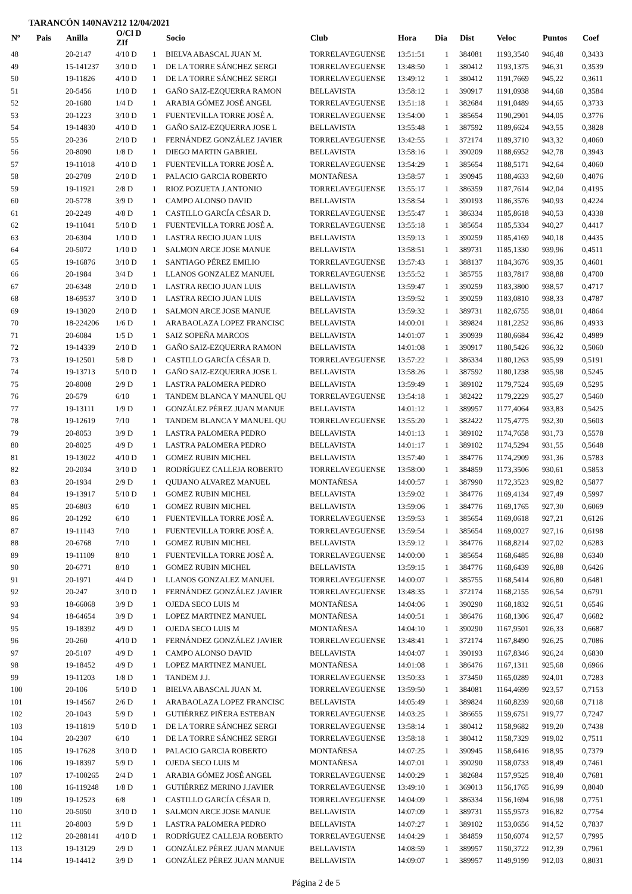TARANCÓN 140NAV212 12/04/2021
| Nº | Pais | Anilla | O/Cl D ZIf | | Socio | Club | Hora | Dia | Dist | Veloc | Puntos | Coef |
| --- | --- | --- | --- | --- | --- | --- | --- | --- | --- | --- | --- | --- |
| 48 | | 20-2147 | 4/10 D | 1 | BIELVA ABASCAL JUAN M. | TORRELAVEGUENSE | 13:51:51 | 1 | 384081 | 1193,3540 | 946,48 | 0,3433 |
| 49 | | 15-141237 | 3/10 D | 1 | DE LA TORRE SÁNCHEZ SERGI | TORRELAVEGUENSE | 13:48:50 | 1 | 380412 | 1193,1375 | 946,31 | 0,3539 |
| 50 | | 19-11826 | 4/10 D | 1 | DE LA TORRE SÁNCHEZ SERGI | TORRELAVEGUENSE | 13:49:12 | 1 | 380412 | 1191,7669 | 945,22 | 0,3611 |
| 51 | | 20-5456 | 1/10 D | 1 | GAÑO SAIZ-EZQUERRA RAMON | BELLAVISTA | 13:58:12 | 1 | 390917 | 1191,0938 | 944,68 | 0,3584 |
| 52 | | 20-1680 | 1/4 D | 1 | ARABIA GÓMEZ JOSÉ ANGEL | TORRELAVEGUENSE | 13:51:18 | 1 | 382684 | 1191,0489 | 944,65 | 0,3733 |
| 53 | | 20-1223 | 3/10 D | 1 | FUENTEVILLA TORRE JOSÉ A. | TORRELAVEGUENSE | 13:54:00 | 1 | 385654 | 1190,2901 | 944,05 | 0,3776 |
| 54 | | 19-14830 | 4/10 D | 1 | GAÑO SAIZ-EZQUERRA JOSE L | BELLAVISTA | 13:55:48 | 1 | 387592 | 1189,6624 | 943,55 | 0,3828 |
| 55 | | 20-236 | 2/10 D | 1 | FERNÁNDEZ GONZÁLEZ JAVIER | TORRELAVEGUENSE | 13:42:55 | 1 | 372174 | 1189,3710 | 943,32 | 0,4060 |
| 56 | | 20-8090 | 1/8 D | 1 | DIEGO MARTIN GABRIEL | BELLAVISTA | 13:58:16 | 1 | 390209 | 1188,6952 | 942,78 | 0,3943 |
| 57 | | 19-11018 | 4/10 D | 1 | FUENTEVILLA TORRE JOSÉ A. | TORRELAVEGUENSE | 13:54:29 | 1 | 385654 | 1188,5171 | 942,64 | 0,4060 |
| 58 | | 20-2709 | 2/10 D | 1 | PALACIO GARCIA ROBERTO | MONTAÑESA | 13:58:57 | 1 | 390945 | 1188,4633 | 942,60 | 0,4076 |
| 59 | | 19-11921 | 2/8 D | 1 | RIOZ POZUETA J.ANTONIO | TORRELAVEGUENSE | 13:55:17 | 1 | 386359 | 1187,7614 | 942,04 | 0,4195 |
| 60 | | 20-5778 | 3/9 D | 1 | CAMPO ALONSO DAVID | BELLAVISTA | 13:58:54 | 1 | 390193 | 1186,3576 | 940,93 | 0,4224 |
| 61 | | 20-2249 | 4/8 D | 1 | CASTILLO GARCÍA CÉSAR D. | TORRELAVEGUENSE | 13:55:47 | 1 | 386334 | 1185,8618 | 940,53 | 0,4338 |
| 62 | | 19-11041 | 5/10 D | 1 | FUENTEVILLA TORRE JOSÉ A. | TORRELAVEGUENSE | 13:55:18 | 1 | 385654 | 1185,5334 | 940,27 | 0,4417 |
| 63 | | 20-6304 | 1/10 D | 1 | LASTRA RECIO JUAN LUIS | BELLAVISTA | 13:59:13 | 1 | 390259 | 1185,4169 | 940,18 | 0,4435 |
| 64 | | 20-5072 | 1/10 D | 1 | SALMON ARCE JOSE MANUE | BELLAVISTA | 13:58:51 | 1 | 389731 | 1185,1330 | 939,96 | 0,4511 |
| 65 | | 19-16876 | 3/10 D | 1 | SANTIAGO PÉREZ EMILIO | TORRELAVEGUENSE | 13:57:43 | 1 | 388137 | 1184,3676 | 939,35 | 0,4601 |
| 66 | | 20-1984 | 3/4 D | 1 | LLANOS GONZALEZ MANUEL | TORRELAVEGUENSE | 13:55:52 | 1 | 385755 | 1183,7817 | 938,88 | 0,4700 |
| 67 | | 20-6348 | 2/10 D | 1 | LASTRA RECIO JUAN LUIS | BELLAVISTA | 13:59:47 | 1 | 390259 | 1183,3800 | 938,57 | 0,4717 |
| 68 | | 18-69537 | 3/10 D | 1 | LASTRA RECIO JUAN LUIS | BELLAVISTA | 13:59:52 | 1 | 390259 | 1183,0810 | 938,33 | 0,4787 |
| 69 | | 19-13020 | 2/10 D | 1 | SALMON ARCE JOSE MANUE | BELLAVISTA | 13:59:32 | 1 | 389731 | 1182,6755 | 938,01 | 0,4864 |
| 70 | | 18-224206 | 1/6 D | 1 | ARABAOLAZA LOPEZ FRANCISC | BELLAVISTA | 14:00:01 | 1 | 389824 | 1181,2252 | 936,86 | 0,4933 |
| 71 | | 20-6084 | 1/5 D | 1 | SAIZ SOPEÑA MARCOS | BELLAVISTA | 14:01:07 | 1 | 390939 | 1180,6684 | 936,42 | 0,4989 |
| 72 | | 19-14339 | 2/10 D | 1 | GAÑO SAIZ-EZQUERRA RAMON | BELLAVISTA | 14:01:08 | 1 | 390917 | 1180,5426 | 936,32 | 0,5060 |
| 73 | | 19-12501 | 5/8 D | 1 | CASTILLO GARCÍA CÉSAR D. | TORRELAVEGUENSE | 13:57:22 | 1 | 386334 | 1180,1263 | 935,99 | 0,5191 |
| 74 | | 19-13713 | 5/10 D | 1 | GAÑO SAIZ-EZQUERRA JOSE L | BELLAVISTA | 13:58:26 | 1 | 387592 | 1180,1238 | 935,98 | 0,5245 |
| 75 | | 20-8008 | 2/9 D | 1 | LASTRA PALOMERA PEDRO | BELLAVISTA | 13:59:49 | 1 | 389102 | 1179,7524 | 935,69 | 0,5295 |
| 76 | | 20-579 | 6/10 | 1 | TANDEM BLANCA Y MANUEL QU | TORRELAVEGUENSE | 13:54:18 | 1 | 382422 | 1179,2229 | 935,27 | 0,5460 |
| 77 | | 19-13111 | 1/9 D | 1 | GONZÁLEZ PÉREZ JUAN MANUE | BELLAVISTA | 14:01:12 | 1 | 389957 | 1177,4064 | 933,83 | 0,5425 |
| 78 | | 19-12619 | 7/10 | 1 | TANDEM BLANCA Y MANUEL QU | TORRELAVEGUENSE | 13:55:20 | 1 | 382422 | 1175,4775 | 932,30 | 0,5603 |
| 79 | | 20-8053 | 3/9 D | 1 | LASTRA PALOMERA PEDRO | BELLAVISTA | 14:01:13 | 1 | 389102 | 1174,7658 | 931,73 | 0,5578 |
| 80 | | 20-8025 | 4/9 D | 1 | LASTRA PALOMERA PEDRO | BELLAVISTA | 14:01:17 | 1 | 389102 | 1174,5294 | 931,55 | 0,5648 |
| 81 | | 19-13022 | 4/10 D | 1 | GOMEZ RUBIN MICHEL | BELLAVISTA | 13:57:40 | 1 | 384776 | 1174,2909 | 931,36 | 0,5783 |
| 82 | | 20-2034 | 3/10 D | 1 | RODRÍGUEZ CALLEJA ROBERTO | TORRELAVEGUENSE | 13:58:00 | 1 | 384859 | 1173,3506 | 930,61 | 0,5853 |
| 83 | | 20-1934 | 2/9 D | 1 | QUIJANO ALVAREZ MANUEL | MONTAÑESA | 14:00:57 | 1 | 387990 | 1172,3523 | 929,82 | 0,5877 |
| 84 | | 19-13917 | 5/10 D | 1 | GOMEZ RUBIN MICHEL | BELLAVISTA | 13:59:02 | 1 | 384776 | 1169,4134 | 927,49 | 0,5997 |
| 85 | | 20-6803 | 6/10 | 1 | GOMEZ RUBIN MICHEL | BELLAVISTA | 13:59:06 | 1 | 384776 | 1169,1765 | 927,30 | 0,6069 |
| 86 | | 20-1292 | 6/10 | 1 | FUENTEVILLA TORRE JOSÉ A. | TORRELAVEGUENSE | 13:59:53 | 1 | 385654 | 1169,0618 | 927,21 | 0,6126 |
| 87 | | 19-11143 | 7/10 | 1 | FUENTEVILLA TORRE JOSÉ A. | TORRELAVEGUENSE | 13:59:54 | 1 | 385654 | 1169,0027 | 927,16 | 0,6198 |
| 88 | | 20-6768 | 7/10 | 1 | GOMEZ RUBIN MICHEL | BELLAVISTA | 13:59:12 | 1 | 384776 | 1168,8214 | 927,02 | 0,6283 |
| 89 | | 19-11109 | 8/10 | 1 | FUENTEVILLA TORRE JOSÉ A. | TORRELAVEGUENSE | 14:00:00 | 1 | 385654 | 1168,6485 | 926,88 | 0,6340 |
| 90 | | 20-6771 | 8/10 | 1 | GOMEZ RUBIN MICHEL | BELLAVISTA | 13:59:15 | 1 | 384776 | 1168,6439 | 926,88 | 0,6426 |
| 91 | | 20-1971 | 4/4 D | 1 | LLANOS GONZALEZ MANUEL | TORRELAVEGUENSE | 14:00:07 | 1 | 385755 | 1168,5414 | 926,80 | 0,6481 |
| 92 | | 20-247 | 3/10 D | 1 | FERNÁNDEZ GONZÁLEZ JAVIER | TORRELAVEGUENSE | 13:48:35 | 1 | 372174 | 1168,2155 | 926,54 | 0,6791 |
| 93 | | 18-66068 | 3/9 D | 1 | OJEDA SECO LUIS M | MONTAÑESA | 14:04:06 | 1 | 390290 | 1168,1832 | 926,51 | 0,6546 |
| 94 | | 18-64654 | 3/9 D | 1 | LOPEZ MARTINEZ MANUEL | MONTAÑESA | 14:00:51 | 1 | 386476 | 1168,1306 | 926,47 | 0,6682 |
| 95 | | 19-18392 | 4/9 D | 1 | OJEDA SECO LUIS M | MONTAÑESA | 14:04:10 | 1 | 390290 | 1167,9501 | 926,33 | 0,6687 |
| 96 | | 20-260 | 4/10 D | 1 | FERNÁNDEZ GONZÁLEZ JAVIER | TORRELAVEGUENSE | 13:48:41 | 1 | 372174 | 1167,8490 | 926,25 | 0,7086 |
| 97 | | 20-5107 | 4/9 D | 1 | CAMPO ALONSO DAVID | BELLAVISTA | 14:04:07 | 1 | 390193 | 1167,8346 | 926,24 | 0,6830 |
| 98 | | 19-18452 | 4/9 D | 1 | LOPEZ MARTINEZ MANUEL | MONTAÑESA | 14:01:08 | 1 | 386476 | 1167,1311 | 925,68 | 0,6966 |
| 99 | | 19-11203 | 1/8 D | 1 | TANDEM J.J. | TORRELAVEGUENSE | 13:50:33 | 1 | 373450 | 1165,0289 | 924,01 | 0,7283 |
| 100 | | 20-106 | 5/10 D | 1 | BIELVA ABASCAL JUAN M. | TORRELAVEGUENSE | 13:59:50 | 1 | 384081 | 1164,4699 | 923,57 | 0,7153 |
| 101 | | 19-14567 | 2/6 D | 1 | ARABAOLAZA LOPEZ FRANCISC | BELLAVISTA | 14:05:49 | 1 | 389824 | 1160,8239 | 920,68 | 0,7118 |
| 102 | | 20-1043 | 5/9 D | 1 | GUTIÉRREZ PIÑERA ESTEBAN | TORRELAVEGUENSE | 14:03:25 | 1 | 386655 | 1159,6751 | 919,77 | 0,7247 |
| 103 | | 19-11819 | 5/10 D | 1 | DE LA TORRE SÁNCHEZ SERGI | TORRELAVEGUENSE | 13:58:14 | 1 | 380412 | 1158,9682 | 919,20 | 0,7438 |
| 104 | | 20-2307 | 6/10 | 1 | DE LA TORRE SÁNCHEZ SERGI | TORRELAVEGUENSE | 13:58:18 | 1 | 380412 | 1158,7329 | 919,02 | 0,7511 |
| 105 | | 19-17628 | 3/10 D | 1 | PALACIO GARCIA ROBERTO | MONTAÑESA | 14:07:25 | 1 | 390945 | 1158,6416 | 918,95 | 0,7379 |
| 106 | | 19-18397 | 5/9 D | 1 | OJEDA SECO LUIS M | MONTAÑESA | 14:07:01 | 1 | 390290 | 1158,0733 | 918,49 | 0,7461 |
| 107 | | 17-100265 | 2/4 D | 1 | ARABIA GÓMEZ JOSÉ ANGEL | TORRELAVEGUENSE | 14:00:29 | 1 | 382684 | 1157,9525 | 918,40 | 0,7681 |
| 108 | | 16-119248 | 1/8 D | 1 | GUTIÉRREZ MERINO J.JAVIER | TORRELAVEGUENSE | 13:49:10 | 1 | 369013 | 1156,1765 | 916,99 | 0,8040 |
| 109 | | 19-12523 | 6/8 | 1 | CASTILLO GARCÍA CÉSAR D. | TORRELAVEGUENSE | 14:04:09 | 1 | 386334 | 1156,1694 | 916,98 | 0,7751 |
| 110 | | 20-5050 | 3/10 D | 1 | SALMON ARCE JOSE MANUE | BELLAVISTA | 14:07:09 | 1 | 389731 | 1155,9573 | 916,82 | 0,7754 |
| 111 | | 20-8003 | 5/9 D | 1 | LASTRA PALOMERA PEDRO | BELLAVISTA | 14:07:27 | 1 | 389102 | 1153,0656 | 914,52 | 0,7837 |
| 112 | | 20-288141 | 4/10 D | 1 | RODRÍGUEZ CALLEJA ROBERTO | TORRELAVEGUENSE | 14:04:29 | 1 | 384859 | 1150,6074 | 912,57 | 0,7995 |
| 113 | | 19-13129 | 2/9 D | 1 | GONZÁLEZ PÉREZ JUAN MANUE | BELLAVISTA | 14:08:59 | 1 | 389957 | 1150,3722 | 912,39 | 0,7961 |
| 114 | | 19-14412 | 3/9 D | 1 | GONZÁLEZ PÉREZ JUAN MANUE | BELLAVISTA | 14:09:07 | 1 | 389957 | 1149,9199 | 912,03 | 0,8031 |
Página 2 de 5